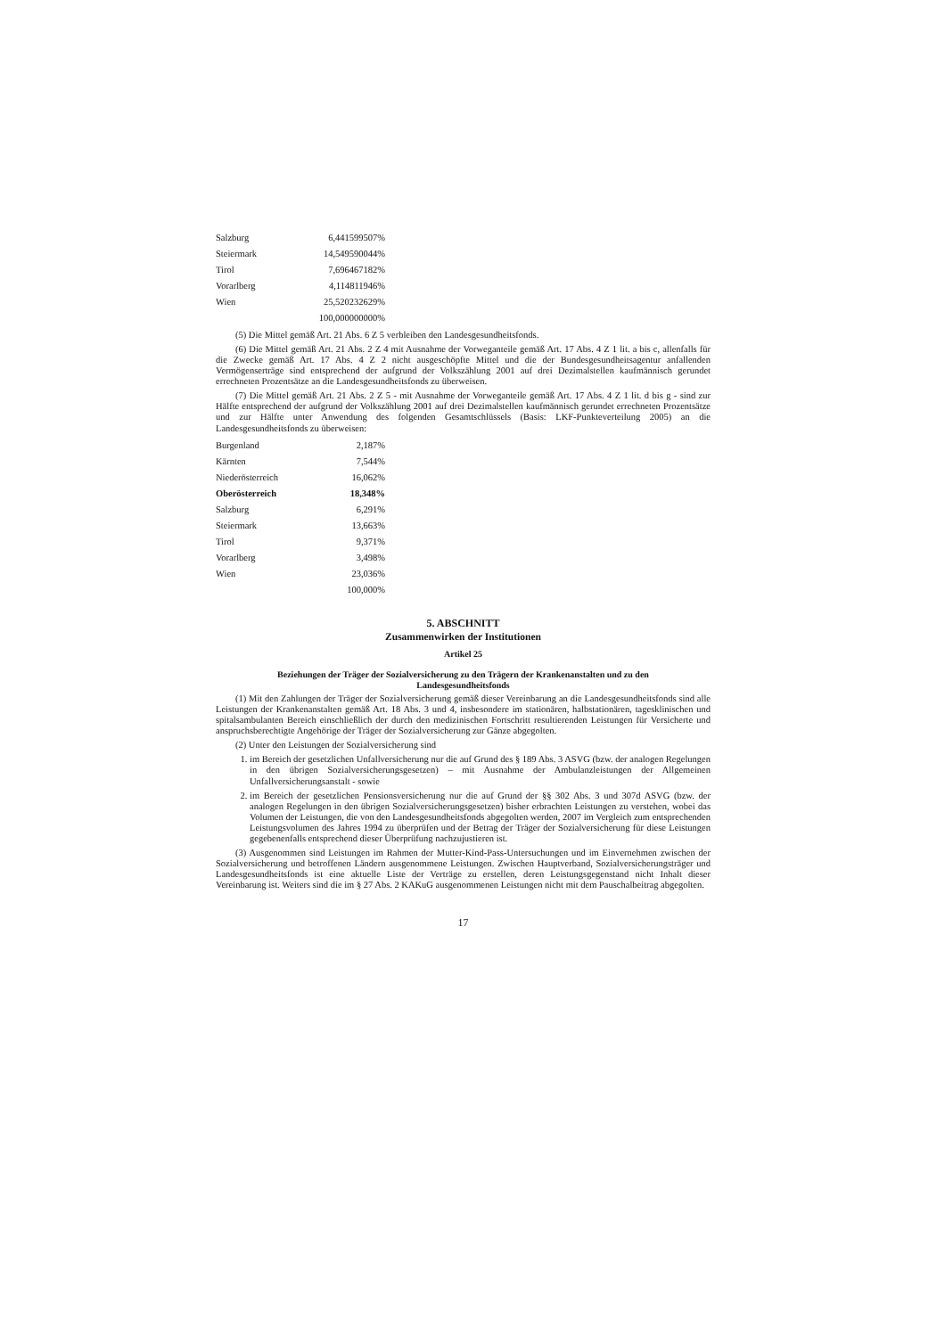| Salzburg | 6,441599507% |
| Steiermark | 14,549590044% |
| Tirol | 7,696467182% |
| Vorarlberg | 4,114811946% |
| Wien | 25,520232629% |
| | 100,000000000% |
(5) Die Mittel gemäß Art. 21 Abs. 6 Z 5 verbleiben den Landesgesundheitsfonds.
(6) Die Mittel gemäß Art. 21 Abs. 2 Z 4 mit Ausnahme der Vorweganteile gemäß Art. 17 Abs. 4 Z 1 lit. a bis c, allenfalls für die Zwecke gemäß Art. 17 Abs. 4 Z 2 nicht ausgeschöpfte Mittel und die der Bundesgesundheitsagentur anfallenden Vermögenserträge sind entsprechend der aufgrund der Volkszählung 2001 auf drei Dezimalstellen kaufmännisch gerundet errechneten Prozentsätze an die Landesgesundheitsfonds zu überweisen.
(7) Die Mittel gemäß Art. 21 Abs. 2 Z 5 - mit Ausnahme der Vorweganteile gemäß Art. 17 Abs. 4 Z 1 lit. d bis g - sind zur Hälfte entsprechend der aufgrund der Volkszählung 2001 auf drei Dezimalstellen kaufmännisch gerundet errechneten Prozentsätze und zur Hälfte unter Anwendung des folgenden Gesamtschlüssels (Basis: LKF-Punkteverteilung 2005) an die Landesgesundheitsfonds zu überweisen:
| Burgenland | 2,187% |
| Kärnten | 7,544% |
| Niederösterreich | 16,062% |
| Oberösterreich | 18,348% |
| Salzburg | 6,291% |
| Steiermark | 13,663% |
| Tirol | 9,371% |
| Vorarlberg | 3,498% |
| Wien | 23,036% |
| | 100,000% |
5. ABSCHNITT
Zusammenwirken der Institutionen
Artikel 25
Beziehungen der Träger der Sozialversicherung zu den Trägern der Krankenanstalten und zu den Landesgesundheitsfonds
(1) Mit den Zahlungen der Träger der Sozialversicherung gemäß dieser Vereinbarung an die Landesgesundheitsfonds sind alle Leistungen der Krankenanstalten gemäß Art. 18 Abs. 3 und 4, insbesondere im stationären, halbstationären, tagesklinischen und spitalsambulanten Bereich einschließlich der durch den medizinischen Fortschritt resultierenden Leistungen für Versicherte und anspruchsberechtigte Angehörige der Träger der Sozialversicherung zur Gänze abgegolten.
(2) Unter den Leistungen der Sozialversicherung sind
1. im Bereich der gesetzlichen Unfallversicherung nur die auf Grund des § 189 Abs. 3 ASVG (bzw. der analogen Regelungen in den übrigen Sozialversicherungsgesetzen) – mit Ausnahme der Ambulanzleistungen der Allgemeinen Unfallversicherungsanstalt - sowie
2. im Bereich der gesetzlichen Pensionsversicherung nur die auf Grund der §§ 302 Abs. 3 und 307d ASVG (bzw. der analogen Regelungen in den übrigen Sozialversicherungsgesetzen) bisher erbrachten Leistungen zu verstehen, wobei das Volumen der Leistungen, die von den Landesgesundheitsfonds abgegolten werden, 2007 im Vergleich zum entsprechenden Leistungsvolumen des Jahres 1994 zu überprüfen und der Betrag der Träger der Sozialversicherung für diese Leistungen gegebenenfalls entsprechend dieser Überprüfung nachzujustieren ist.
(3) Ausgenommen sind Leistungen im Rahmen der Mutter-Kind-Pass-Untersuchungen und im Einvernehmen zwischen der Sozialversicherung und betroffenen Ländern ausgenommene Leistungen. Zwischen Hauptverband, Sozialversicherungsträger und Landesgesundheitsfonds ist eine aktuelle Liste der Verträge zu erstellen, deren Leistungsgegenstand nicht Inhalt dieser Vereinbarung ist. Weiters sind die im § 27 Abs. 2 KAKuG ausgenommenen Leistungen nicht mit dem Pauschalbeitrag abgegolten.
17